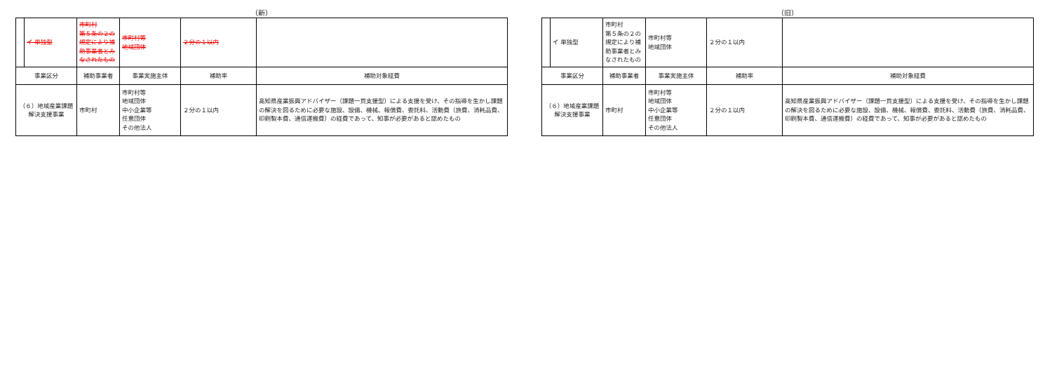（新）
| | イ 単独型 | 市町村 第５条の２の規定により補助事業者とみなされたもの | 市町村等 地域団体 | ２分の１以内 | |
| 事業区分 | | 補助事業者 | 事業実施主体 | 補助率 | 補助対象経費 |
| （６）地域産業課題解決支援事業 | | 市町村 | 市町村等 地域団体 中小企業等 任意団体 その他法人 | ２分の１以内 | 高知県産業振興アドバイザー（課題一貫支援型）による支援を受け、その指導を生かし課題の解決を図るために必要な施設、設備、機械、報償費、委託料、活動費（旅費、消耗品費、印刷製本費、通信運搬費）の経費であって、知事が必要があると認めたもの |
（旧）
| | イ 単独型 | 市町村 第５条の２の規定により補助事業者とみなされたもの | 市町村等 地域団体 | ２分の１以内 | |
| 事業区分 | | 補助事業者 | 事業実施主体 | 補助率 | 補助対象経費 |
| （６）地域産業課題解決支援事業 | | 市町村 | 市町村等 地域団体 中小企業等 任意団体 その他法人 | ２分の１以内 | 高知県産業振興アドバイザー（課題一貫支援型）による支援を受け、その指導を生かし課題の解決を図るために必要な施設、設備、機械、報償費、委託料、活動費（旅費、消耗品費、印刷製本費、通信運搬費）の経費であって、知事が必要があると認めたもの |